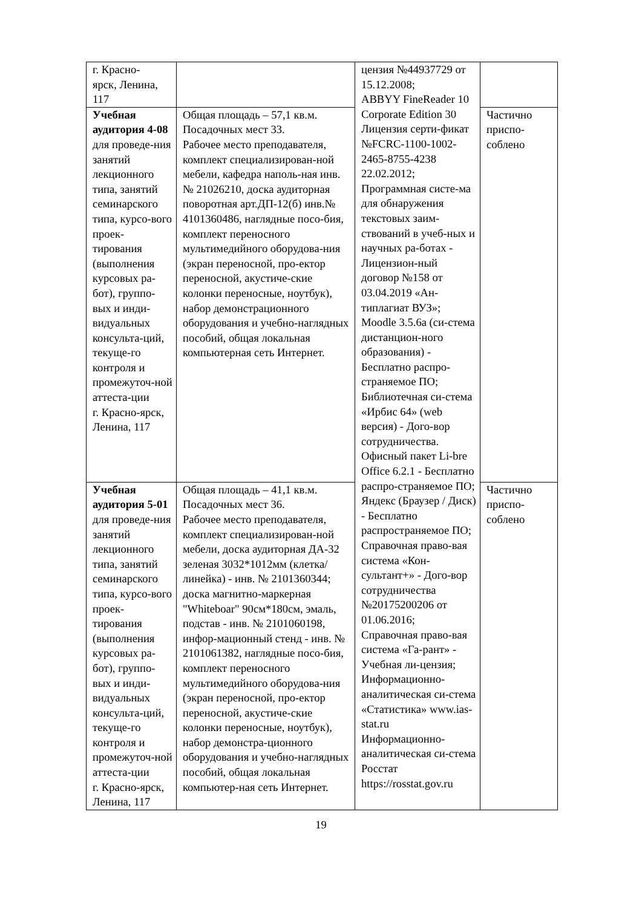| г. Красно- ярск, Ленина, 117 | | цензия №44937729 от 15.12.2008; ABBYY FineReader 10 Corporate Edition 30 Лицензия серти-фикат №FCRC-1100-1002-2465-8755-4238 22.02.2012; Программная систе-ма для обнаружения текстовых заим-ствований в учеб-ных и научных ра-ботах - Лицензион-ный договор №158 от 03.04.2019 «Ан-типлагиат ВУЗ»; Moodle 3.5.6a (си-стема дистанцион-ного образования) - Бесплатно распро-страняемое ПО; Библиотечная си-стема «Ирбис 64» (web версия) - Дого-вор сотрудничества. Офисный пакет Li-bre Office 6.2.1 - Бесплатно распро-страняемое ПО; Яндекс (Браузер / Диск) - Бесплатно распространяемое ПО; Справочная право-вая система «Кон-сультант+» - Дого-вор сотрудничества №20175200206 от 01.06.2016; Справочная право-вая система «Га-рант» - Учебная ли-цензия; Информационно-аналитическая си-стема «Статистика» www.ias-stat.ru Информационно-аналитическая си-стема Росстат https://rosstat.gov.ru | |
| Учебная аудитория 4-08 для проведе-ния занятий лекционного типа, занятий семинарского типа, курсо-вого проек-тирования (выполнения курсовых ра-бот), группо-вых и инди-видуальных консульта-ций, текуще-го контроля и промежуточ-ной аттеста-ции г. Красно-ярск, Ленина, 117 | Общая площадь – 57,1 кв.м. Посадочных мест 33. Рабочее место преподавателя, комплект специализирован-ной мебели, кафедра наполь-ная инв. № 21026210, доска аудиторная поворотная арт.ДП-12(б) инв.№ 4101360486, наглядные посо-бия, комплект переносного мультимедийного оборудова-ния (экран переносной, про-ектор переносной, акустиче-ские колонки переносные, ноутбук), набор демонстрационного оборудования и учебно-наглядных пособий, общая локальная компьютерная сеть Интернет. | | Частично приспо-соблено |
| Учебная аудитория 5-01 для проведе-ния занятий лекционного типа, занятий семинарского типа, курсо-вого проек-тирования (выполнения курсовых ра-бот), группо-вых и инди-видуальных консульта-ций, текуще-го контроля и промежуточ-ной аттеста-ции г. Красно-ярск, Ленина, 117 | Общая площадь – 41,1 кв.м. Посадочных мест 36. Рабочее место преподавателя, комплект специализирован-ной мебели, доска аудиторная ДА-32 зеленая 3032*1012мм (клетка/линейка) - инв. № 2101360344; доска магнитно-маркерная "Whiteboar" 90см*180см, эмаль, подстав - инв. № 2101060198, инфор-мационный стенд - инв. № 2101061382, наглядные посо-бия, комплект переносного мультимедийного оборудова-ния (экран переносной, про-ектор переносной, акустиче-ские колонки переносные, ноутбук), набор демонстра-ционного оборудования и учебно-наглядных пособий, общая локальная компьютер-ная сеть Интернет. | | Частично приспо-соблено |
19